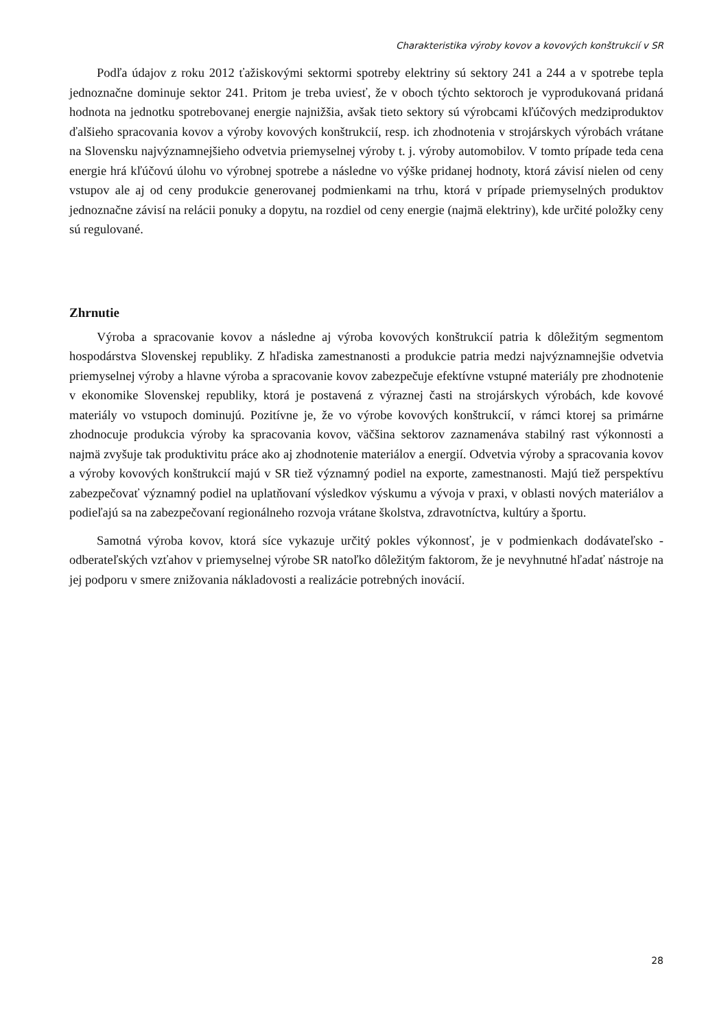Charakteristika výroby kovov a kovových konštrukcií v SR
Podľa údajov z roku 2012 ťažiskovými sektormi spotreby elektriny sú sektory 241 a 244 a v spotrebe tepla jednoznačne dominuje sektor 241. Pritom je treba uviesť, že v oboch týchto sektoroch je vyprodukovaná pridaná hodnota na jednotku spotrebovanej energie najnižšia, avšak tieto sektory sú výrobcami kľúčových medziproduktov ďalšieho spracovania kovov a výroby kovových konštrukcií, resp. ich zhodnotenia v strojárskych výrobách vrátane na Slovensku najvýznamnejšieho odvetvia priemyselnej výroby t. j. výroby automobilov. V tomto prípade teda cena energie hrá kľúčovú úlohu vo výrobnej spotrebe a následne vo výške pridanej hodnoty, ktorá závisí nielen od ceny vstupov ale aj od ceny produkcie generovanej podmienkami na trhu, ktorá v prípade priemyselných produktov jednoznačne závisí na relácii ponuky a dopytu, na rozdiel od ceny energie (najmä elektriny), kde určité položky ceny sú regulované.
Zhrnutie
Výroba a spracovanie kovov a následne aj výroba kovových konštrukcií patria k dôležitým segmentom hospodárstva Slovenskej republiky. Z hľadiska zamestnanosti a produkcie patria medzi najvýznamnejšie odvetvia priemyselnej výroby a hlavne výroba a spracovanie kovov zabezpečuje efektívne vstupné materiály pre zhodnotenie v ekonomike Slovenskej republiky, ktorá je postavená z výraznej časti na strojárskych výrobách, kde kovové materiály vo vstupoch dominujú. Pozitívne je, že vo výrobe kovových konštrukcií, v rámci ktorej sa primárne zhodnocuje produkcia výroby ka spracovania kovov, väčšina sektorov zaznamenáva stabilný rast výkonnosti a najmä zvyšuje tak produktivitu práce ako aj zhodnotenie materiálov a energií. Odvetvia výroby a spracovania kovov a výroby kovových konštrukcií majú v SR tiež významný podiel na exporte, zamestnanosti. Majú tiež perspektívu zabezpečovať významný podiel na uplatňovaní výsledkov výskumu a vývoja v praxi, v oblasti nových materiálov a podieľajú sa na zabezpečovaní regionálneho rozvoja vrátane školstva, zdravotníctva, kultúry a športu.
Samotná výroba kovov, ktorá síce vykazuje určitý pokles výkonnosť, je v podmienkach dodávateľsko - odberateľských vzťahov v priemyselnej výrobe SR natoľko dôležitým faktorom, že je nevyhnutné hľadať nástroje na jej podporu v smere znižovania nákladovosti a realizácie potrebných inovácií.
28